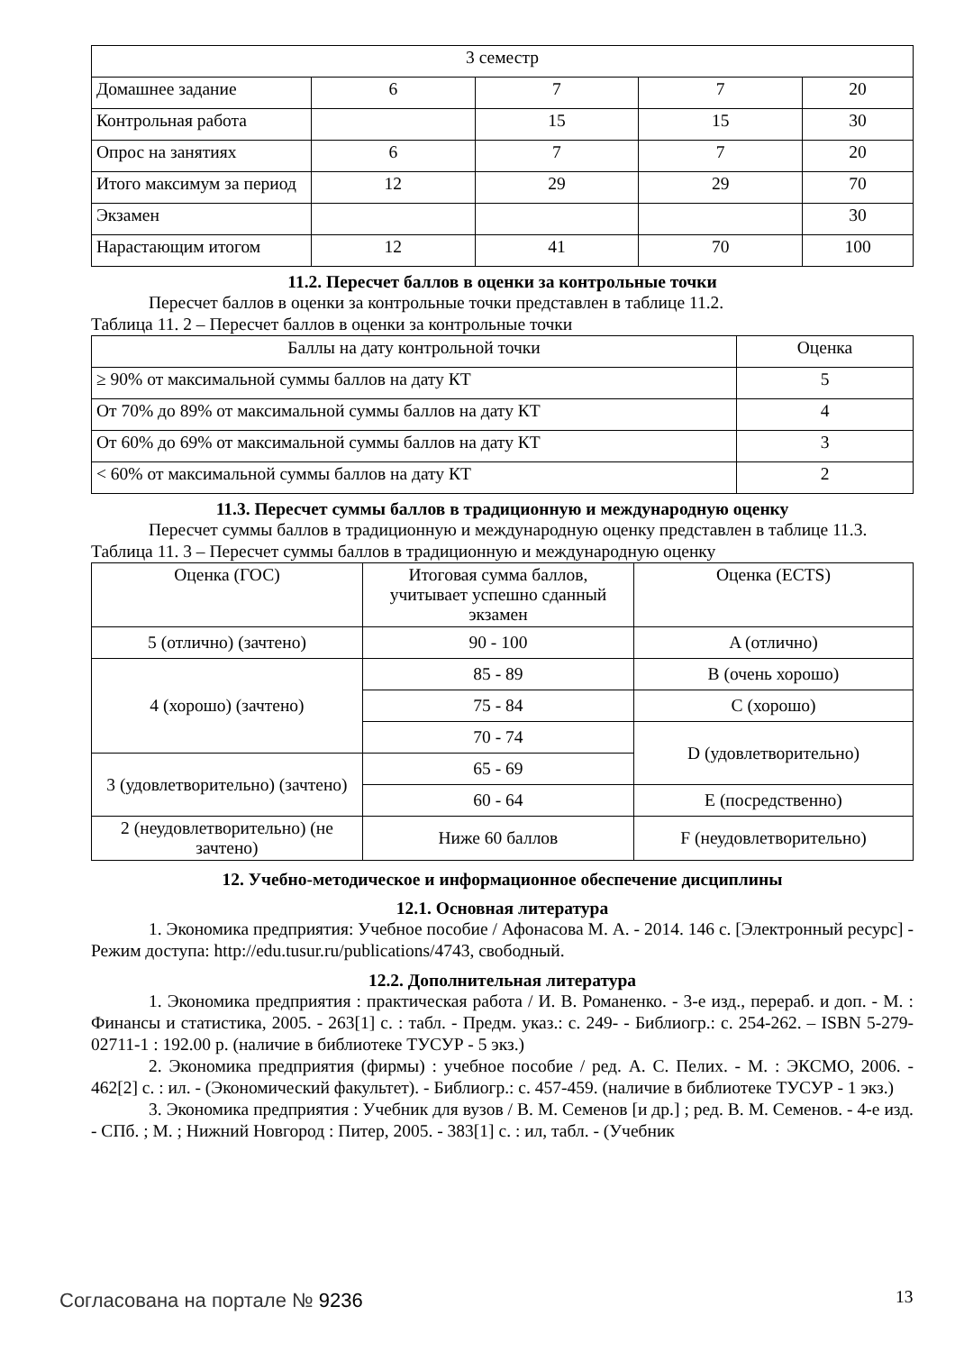| 3 семестр | | | | |
| Домашнее задание | 6 | 7 | 7 | 20 |
| Контрольная работа | | 15 | 15 | 30 |
| Опрос на занятиях | 6 | 7 | 7 | 20 |
| Итого максимум за период | 12 | 29 | 29 | 70 |
| Экзамен | | | | 30 |
| Нарастающим итогом | 12 | 41 | 70 | 100 |
11.2. Пересчет баллов в оценки за контрольные точки
Пересчет баллов в оценки за контрольные точки представлен в таблице 11.2.
Таблица 11. 2 – Пересчет баллов в оценки за контрольные точки
| Баллы на дату контрольной точки | Оценка |
| --- | --- |
| ≥ 90% от максимальной суммы баллов на дату КТ | 5 |
| От 70% до 89% от максимальной суммы баллов на дату КТ | 4 |
| От 60% до 69% от максимальной суммы баллов на дату КТ | 3 |
| < 60% от максимальной суммы баллов на дату КТ | 2 |
11.3. Пересчет суммы баллов в традиционную и международную оценку
Пересчет суммы баллов в традиционную и международную оценку представлен в таблице 11.3.
Таблица 11. 3 – Пересчет суммы баллов в традиционную и международную оценку
| Оценка (ГОС) | Итоговая сумма баллов, учитывает успешно сданный экзамен | Оценка (ECTS) |
| --- | --- | --- |
| 5 (отлично) (зачтено) | 90 - 100 | A (отлично) |
| 4 (хорошо) (зачтено) | 85 - 89 | B (очень хорошо) |
| | 75 - 84 | C (хорошо) |
| | 70 - 74 | D (удовлетворительно) |
| 3 (удовлетворительно) (зачтено) | 65 - 69 | |
| | 60 - 64 | E (посредственно) |
| 2 (неудовлетворительно) (не зачтено) | Ниже 60 баллов | F (неудовлетворительно) |
12. Учебно-методическое и информационное обеспечение дисциплины
12.1. Основная литература
1. Экономика предприятия: Учебное пособие / Афонасова М. А. - 2014. 146 с. [Электронный ресурс] - Режим доступа: http://edu.tusur.ru/publications/4743, свободный.
12.2. Дополнительная литература
1. Экономика предприятия : практическая работа / И. В. Романенко. - 3-е изд., перераб. и доп. - М. : Финансы и статистика, 2005. - 263[1] с. : табл. - Предм. указ.: с. 249- - Библиогр.: с. 254-262. – ISBN 5-279-02711-1 : 192.00 р. (наличие в библиотеке ТУСУР - 5 экз.)
2. Экономика предприятия (фирмы) : учебное пособие / ред. А. С. Пелих. - М. : ЭКСМО, 2006. - 462[2] с. : ил. - (Экономический факультет). - Библиогр.: с. 457-459. (наличие в библиотеке ТУСУР - 1 экз.)
3. Экономика предприятия : Учебник для вузов / В. М. Семенов [и др.] ; ред. В. М. Семенов. - 4-е изд. - СПб. ; М. ; Нижний Новгород : Питер, 2005. - 383[1] с. : ил, табл. - (Учебник
Согласована на портале № 9236 13